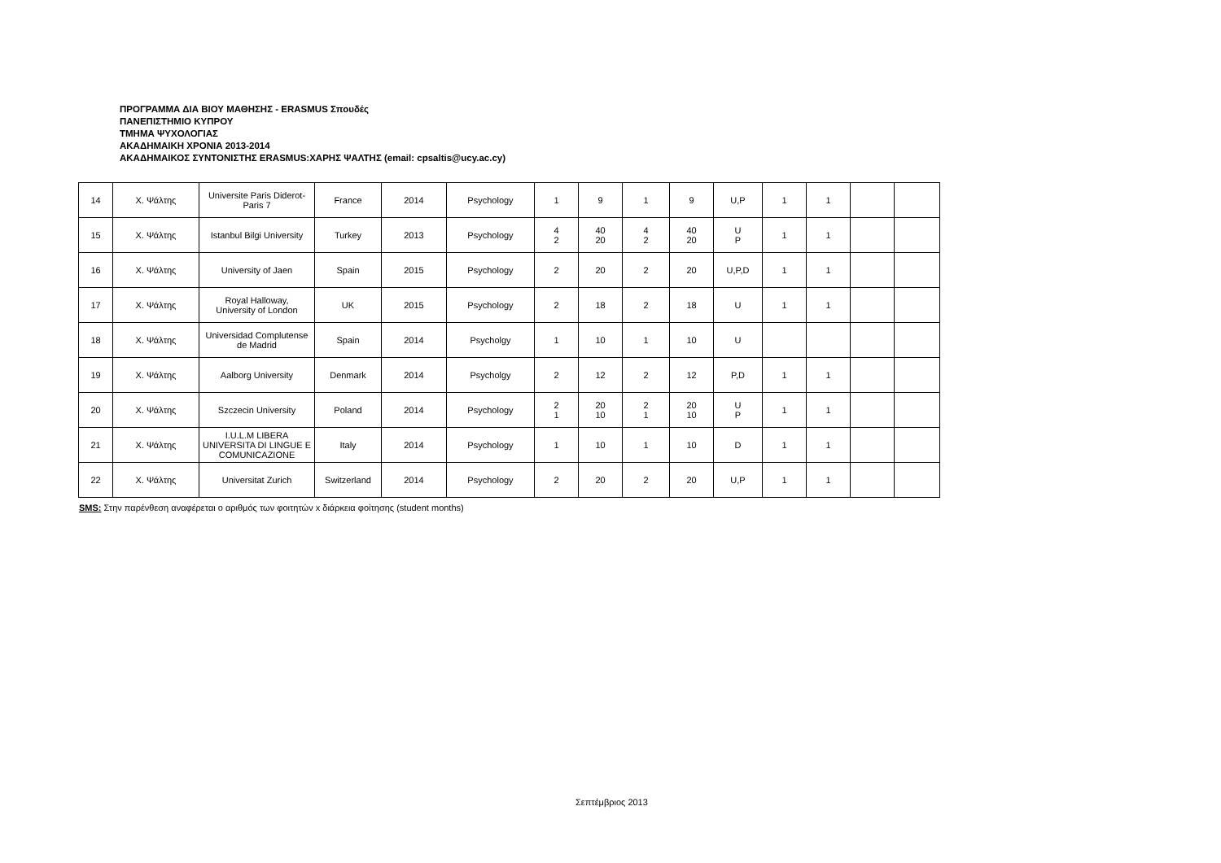ΠΡΟΓΡΑΜΜΑ ΔΙΑ ΒΙΟΥ ΜΑΘΗΣΗΣ - ERASMUS Σπουδές
ΠΑΝΕΠΙΣΤΗΜΙΟ ΚΥΠΡΟΥ
ΤΜΗΜΑ ΨΥΧΟΛΟΓΙΑΣ
ΑΚΑΔΗΜΑΙΚΗ ΧΡΟΝΙΑ 2013-2014
ΑΚΑΔΗΜΑΙΚΟΣ ΣΥΝΤΟΝΙΣΤΗΣ ERASMUS:ΧΑΡΗΣ ΨΑΛΤΗΣ (email: cpsaltis@ucy.ac.cy)
| 14 | Χ. Ψάλτης | Universite Paris Diderot-Paris 7 | France | 2014 | Psychology | 1 | 9 | 1 | 9 | U,P | 1 | 1 | | |
| 15 | Χ. Ψάλτης | Istanbul Bilgi University | Turkey | 2013 | Psychology | 4 2 | 40 20 | 4 2 | 40 20 | U P | 1 | 1 | | |
| 16 | Χ. Ψάλτης | University of Jaen | Spain | 2015 | Psychology | 2 | 20 | 2 | 20 | U,P,D | 1 | 1 | | |
| 17 | Χ. Ψάλτης | Royal Halloway, University of London | UK | 2015 | Psychology | 2 | 18 | 2 | 18 | U | 1 | 1 | | |
| 18 | Χ. Ψάλτης | Universidad Complutense de Madrid | Spain | 2014 | Psycholgy | 1 | 10 | 1 | 10 | U | | | | |
| 19 | Χ. Ψάλτης | Aalborg University | Denmark | 2014 | Psycholgy | 2 | 12 | 2 | 12 | P,D | 1 | 1 | | |
| 20 | Χ. Ψάλτης | Szczecin University | Poland | 2014 | Psychology | 2 1 | 20 10 | 2 1 | 20 10 | U P | 1 | 1 | | |
| 21 | Χ. Ψάλτης | I.U.L.M LIBERA UNIVERSITA DI LINGUE E COMUNICAZIONE | Italy | 2014 | Psychology | 1 | 10 | 1 | 10 | D | 1 | 1 | | |
| 22 | Χ. Ψάλτης | Universitat Zurich | Switzerland | 2014 | Psychology | 2 | 20 | 2 | 20 | U,P | 1 | 1 | | |
SMS: Στην παρένθεση αναφέρεται ο αριθμός των φοιτητών x διάρκεια φοίτησης (student months)
Σεπτέμβριος 2013